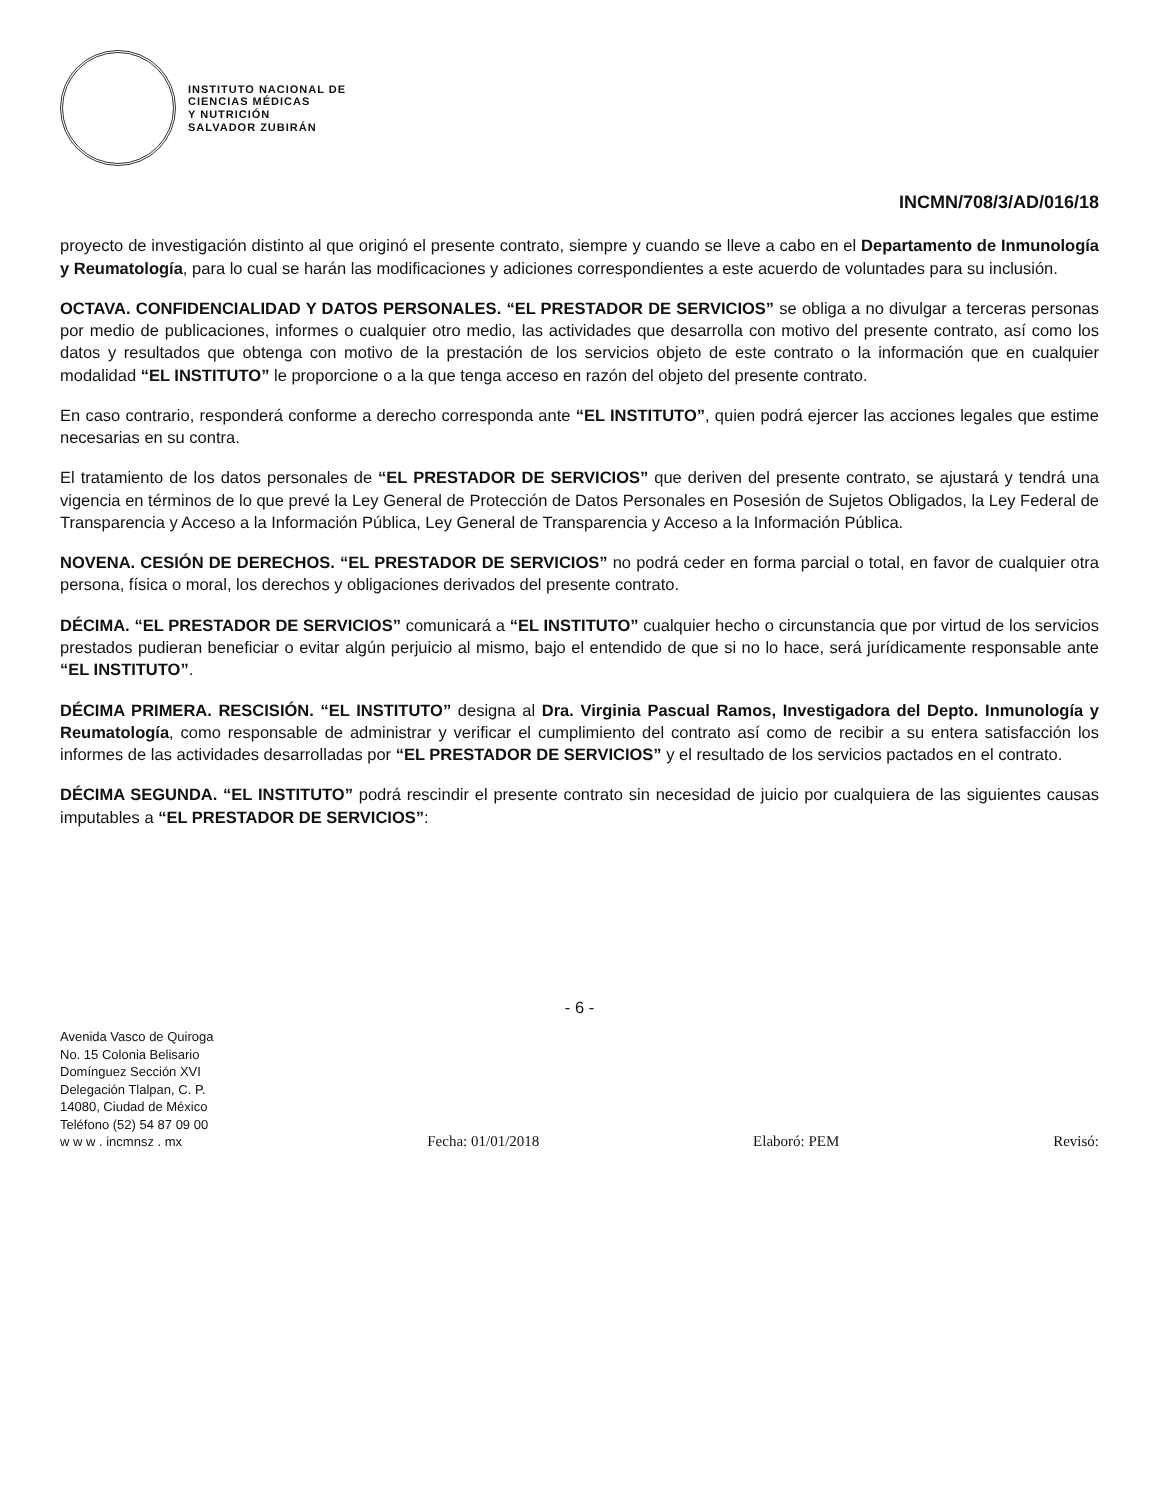INSTITUTO NACIONAL DE
CIENCIAS MÉDICAS
Y NUTRICIÓN
SALVADOR ZUBIRÁN
INCMN/708/3/AD/016/18
proyecto de investigación distinto al que originó el presente contrato, siempre y cuando se lleve a cabo en el Departamento de Inmunología y Reumatología, para lo cual se harán las modificaciones y adiciones correspondientes a este acuerdo de voluntades para su inclusión.
OCTAVA. CONFIDENCIALIDAD Y DATOS PERSONALES. “EL PRESTADOR DE SERVICIOS” se obliga a no divulgar a terceras personas por medio de publicaciones, informes o cualquier otro medio, las actividades que desarrolla con motivo del presente contrato, así como los datos y resultados que obtenga con motivo de la prestación de los servicios objeto de este contrato o la información que en cualquier modalidad “EL INSTITUTO” le proporcione o a la que tenga acceso en razón del objeto del presente contrato.
En caso contrario, responderá conforme a derecho corresponda ante “EL INSTITUTO”, quien podrá ejercer las acciones legales que estime necesarias en su contra.
El tratamiento de los datos personales de “EL PRESTADOR DE SERVICIOS” que deriven del presente contrato, se ajustará y tendrá una vigencia en términos de lo que prevé la Ley General de Protección de Datos Personales en Posesión de Sujetos Obligados, la Ley Federal de Transparencia y Acceso a la Información Pública, Ley General de Transparencia y Acceso a la Información Pública.
NOVENA. CESIÓN DE DERECHOS. “EL PRESTADOR DE SERVICIOS” no podrá ceder en forma parcial o total, en favor de cualquier otra persona, física o moral, los derechos y obligaciones derivados del presente contrato.
DÉCIMA. “EL PRESTADOR DE SERVICIOS” comunicará a “EL INSTITUTO” cualquier hecho o circunstancia que por virtud de los servicios prestados pudieran beneficiar o evitar algún perjuicio al mismo, bajo el entendido de que si no lo hace, será jurídicamente responsable ante “EL INSTITUTO”.
DÉCIMA PRIMERA. RESCISIÓN. “EL INSTITUTO” designa al Dra. Virginia Pascual Ramos, Investigadora del Depto. Inmunología y Reumatología, como responsable de administrar y verificar el cumplimiento del contrato así como de recibir a su entera satisfacción los informes de las actividades desarrolladas por “EL PRESTADOR DE SERVICIOS” y el resultado de los servicios pactados en el contrato.
DÉCIMA SEGUNDA. “EL INSTITUTO” podrá rescindir el presente contrato sin necesidad de juicio por cualquiera de las siguientes causas imputables a “EL PRESTADOR DE SERVICIOS”:
- 6 -
Avenida Vasco de Quiroga
No. 15 Colonia Belisario
Domínguez Sección XVI
Delegación Tlalpan, C. P.
14080, Ciudad de México
Teléfono (52) 54 87 09 00
w w w . incmnsz . mx
Fecha: 01/01/2018 Elaboró: PEM Revisó: